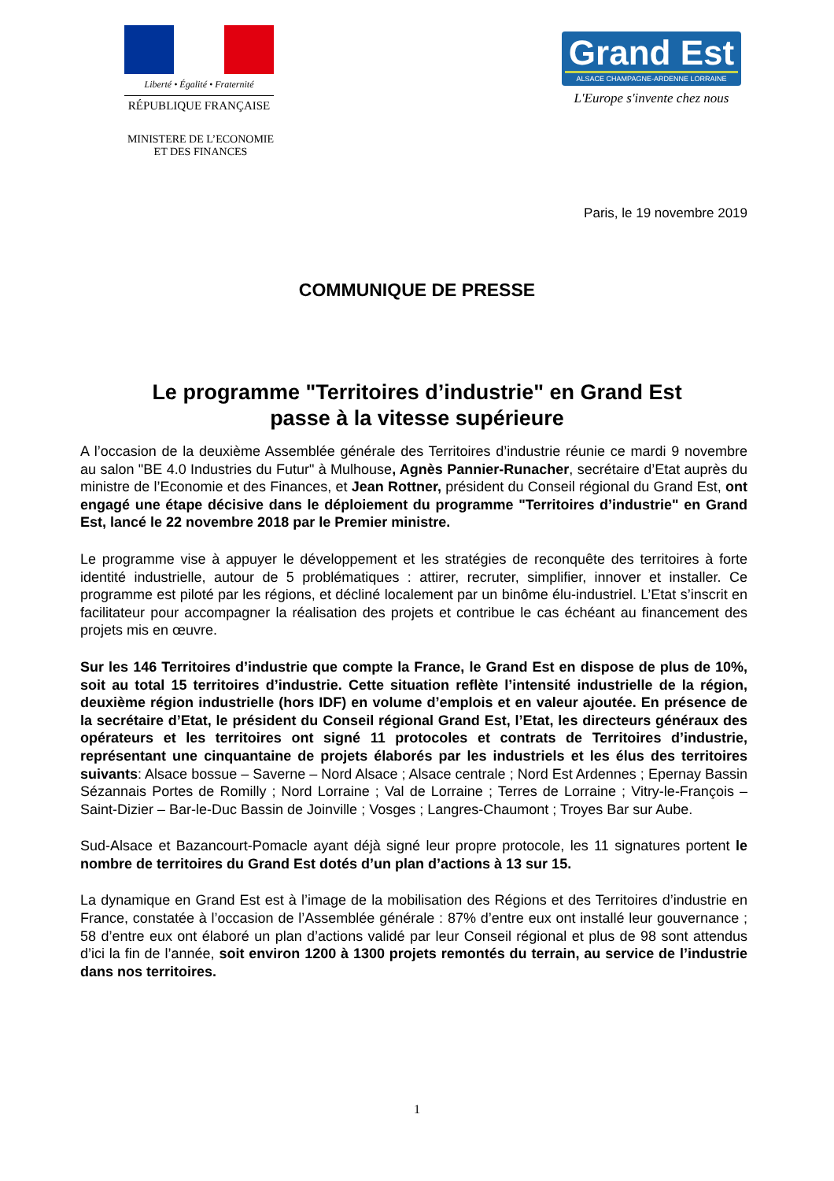Liberté • Égalité • Fraternité
RÉPUBLIQUE FRANÇAISE
Grand Est
ALSACE CHAMPAGNE-ARDENNE LORRAINE
L'Europe s'invente chez nous
MINISTERE DE L’ECONOMIE
ET DES FINANCES
Paris, le 19 novembre 2019
COMMUNIQUE DE PRESSE
Le programme "Territoires d’industrie" en Grand Est
passe à la vitesse supérieure
A l’occasion de la deuxième Assemblée générale des Territoires d’industrie réunie ce mardi 9 novembre au salon "BE 4.0 Industries du Futur" à Mulhouse, Agnès Pannier-Runacher, secrétaire d’Etat auprès du ministre de l’Economie et des Finances, et Jean Rottner, président du Conseil régional du Grand Est, ont engagé une étape décisive dans le déploiement du programme "Territoires d’industrie" en Grand Est, lancé le 22 novembre 2018 par le Premier ministre.
Le programme vise à appuyer le développement et les stratégies de reconquête des territoires à forte identité industrielle, autour de 5 problématiques : attirer, recruter, simplifier, innover et installer. Ce programme est piloté par les régions, et décliné localement par un binôme élu-industriel. L’Etat s’inscrit en facilitateur pour accompagner la réalisation des projets et contribue le cas échéant au financement des projets mis en œuvre.
Sur les 146 Territoires d’industrie que compte la France, le Grand Est en dispose de plus de 10%, soit au total 15 territoires d’industrie. Cette situation reflète l’intensité industrielle de la région, deuxième région industrielle (hors IDF) en volume d’emplois et en valeur ajoutée. En présence de la secrétaire d’Etat, le président du Conseil régional Grand Est, l’Etat, les directeurs généraux des opérateurs et les territoires ont signé 11 protocoles et contrats de Territoires d’industrie, représentant une cinquantaine de projets élaborés par les industriels et les élus des territoires suivants: Alsace bossue – Saverne – Nord Alsace ; Alsace centrale ; Nord Est Ardennes ; Epernay Bassin Sézannais Portes de Romilly ; Nord Lorraine ; Val de Lorraine ; Terres de Lorraine ; Vitry-le-François – Saint-Dizier – Bar-le-Duc Bassin de Joinville ; Vosges ; Langres-Chaumont ; Troyes Bar sur Aube.
Sud-Alsace et Bazancourt-Pomacle ayant déjà signé leur propre protocole, les 11 signatures portent le nombre de territoires du Grand Est dotés d’un plan d’actions à 13 sur 15.
La dynamique en Grand Est est à l’image de la mobilisation des Régions et des Territoires d’industrie en France, constatée à l’occasion de l’Assemblée générale : 87% d’entre eux ont installé leur gouvernance ; 58 d’entre eux ont élaboré un plan d’actions validé par leur Conseil régional et plus de 98 sont attendus d’ici la fin de l’année, soit environ 1200 à 1300 projets remontés du terrain, au service de l’industrie dans nos territoires.
1